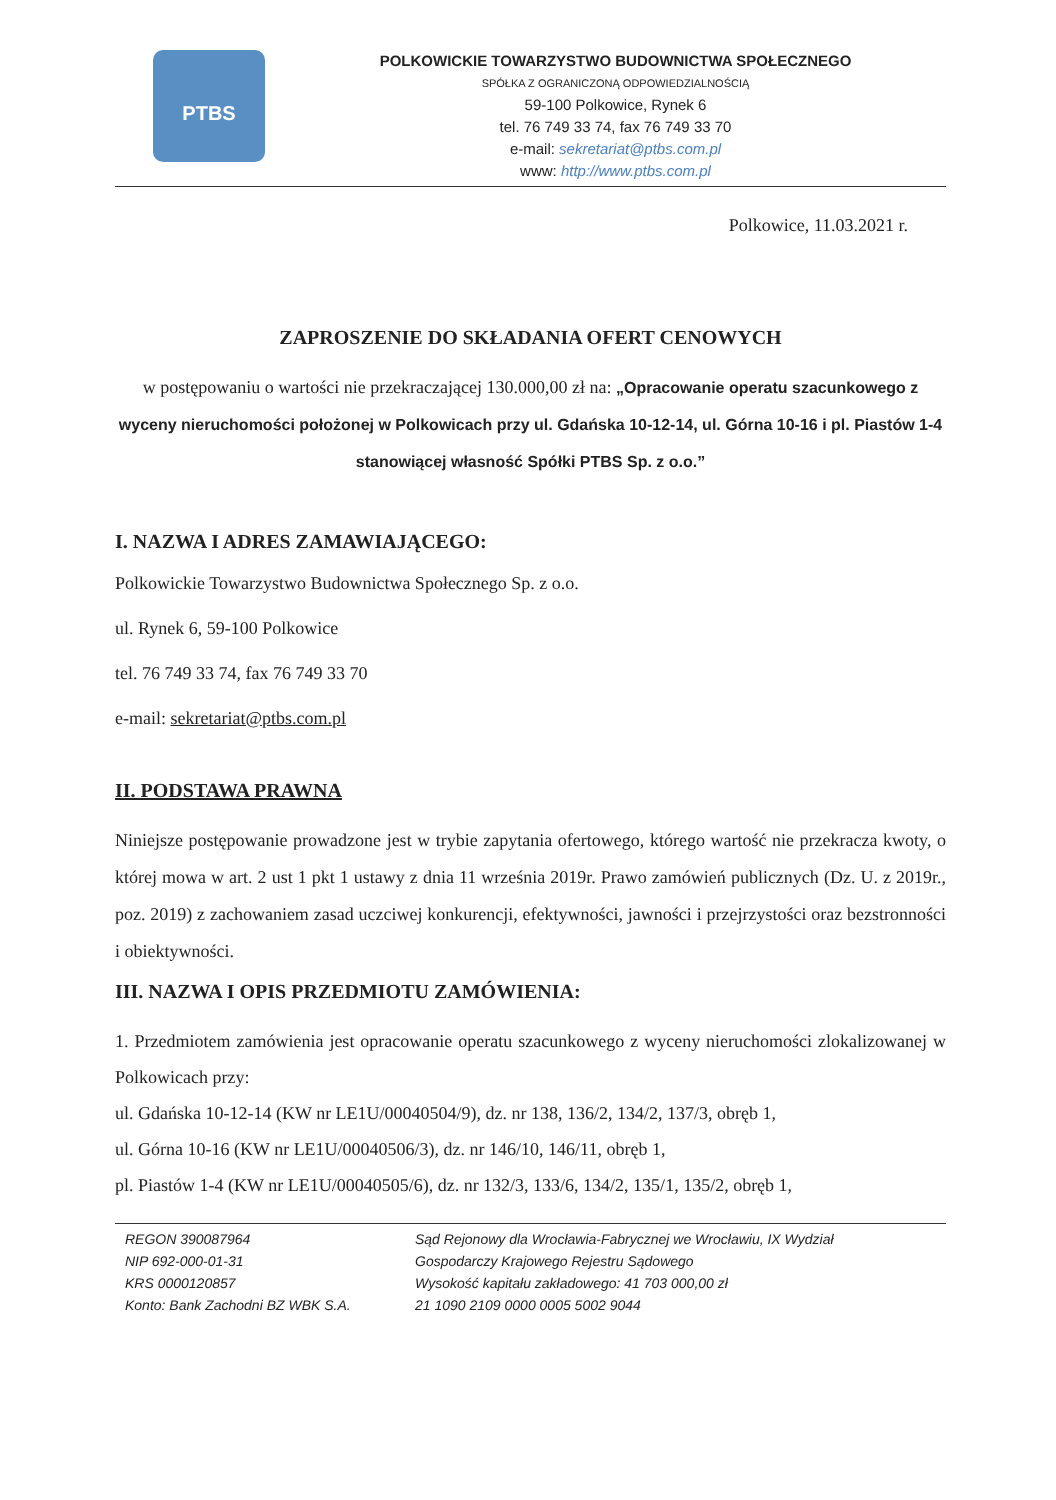PTBS
POLKOWICKIE TOWARZYSTWO BUDOWNICTWA SPOŁECZNEGO
SPÓŁKA Z OGRANICZONĄ ODPOWIEDZIALNOŚCIĄ
59-100 Polkowice, Rynek 6
tel. 76 749 33 74, fax 76 749 33 70
e-mail: sekretariat@ptbs.com.pl
www: http://www.ptbs.com.pl
Polkowice, 11.03.2021 r.
ZAPROSZENIE DO SKŁADANIA OFERT CENOWYCH
w postępowaniu o wartości nie przekraczającej 130.000,00 zł na: „Opracowanie operatu szacunkowego z wyceny nieruchomości położonej w Polkowicach przy ul. Gdańska 10-12-14, ul. Górna 10-16 i pl. Piastów 1-4 stanowiącej własność Spółki PTBS Sp. z o.o.”
I. NAZWA I ADRES ZAMAWIAJĄCEGO:
Polkowickie Towarzystwo Budownictwa Społecznego Sp. z o.o.
ul. Rynek 6, 59-100 Polkowice
tel. 76 749 33 74, fax 76 749 33 70
e-mail: sekretariat@ptbs.com.pl
II. PODSTAWA PRAWNA
Niniejsze postępowanie prowadzone jest w trybie zapytania ofertowego, którego wartość nie przekracza kwoty, o której mowa w art. 2 ust 1 pkt 1 ustawy z dnia 11 września 2019r. Prawo zamówień publicznych (Dz. U. z 2019r., poz. 2019) z zachowaniem zasad uczciwej konkurencji, efektywności, jawności i przejrzystości oraz bezstronności i obiektywności.
III. NAZWA I OPIS PRZEDMIOTU ZAMÓWIENIA:
1. Przedmiotem zamówienia jest opracowanie operatu szacunkowego z wyceny nieruchomości zlokalizowanej w Polkowicach przy:
ul. Gdańska 10-12-14 (KW nr LE1U/00040504/9), dz. nr 138, 136/2, 134/2, 137/3, obręb 1,
ul. Górna 10-16 (KW nr LE1U/00040506/3), dz. nr 146/10, 146/11, obręb 1,
pl. Piastów 1-4 (KW nr LE1U/00040505/6), dz. nr 132/3, 133/6, 134/2, 135/1, 135/2, obręb 1,
REGON 390087964
NIP 692-000-01-31
KRS 0000120857
Konto: Bank Zachodni BZ WBK S.A.
Sąd Rejonowy dla Wrocławia-Fabrycznej we Wrocławiu, IX Wydział
Gospodarczy Krajowego Rejestru Sądowego
Wysokość kapitału zakładowego: 41 703 000,00 zł
21 1090 2109 0000 0005 5002 9044